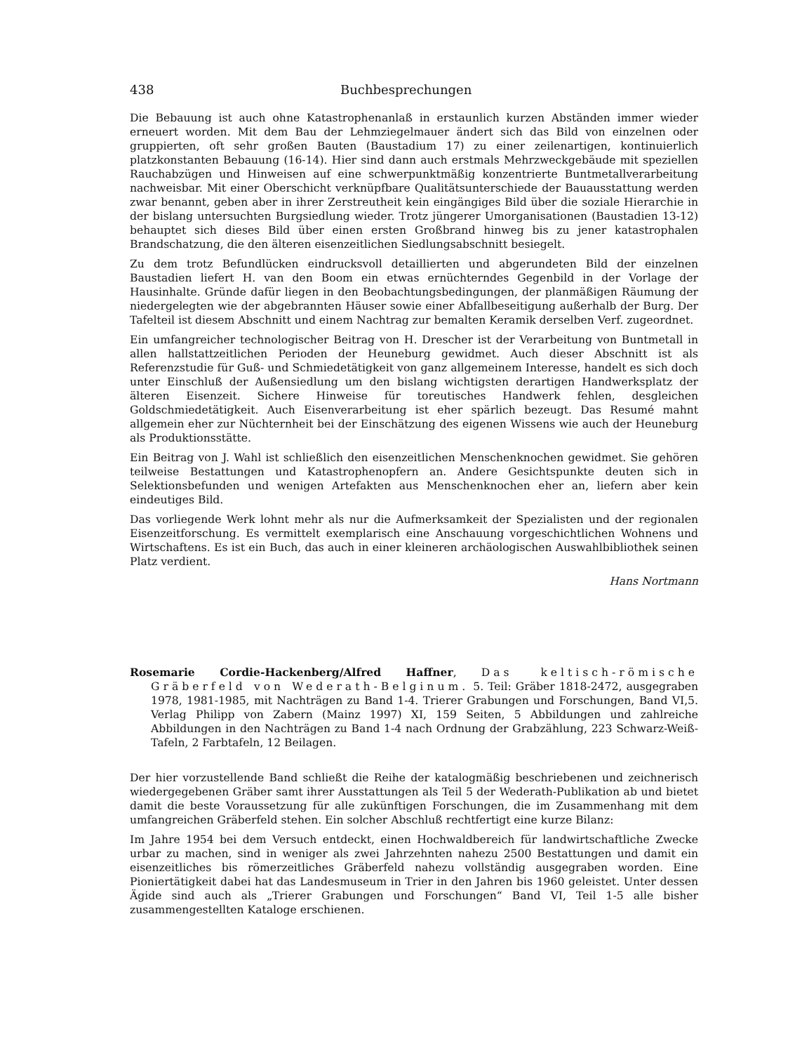438 Buchbesprechungen
Die Bebauung ist auch ohne Katastrophenanlaß in erstaunlich kurzen Abständen immer wieder erneuert worden. Mit dem Bau der Lehmziegelmauer ändert sich das Bild von einzelnen oder gruppierten, oft sehr großen Bauten (Baustadium 17) zu einer zeilenartigen, kontinuierlich platzkonstanten Bebauung (16-14). Hier sind dann auch erstmals Mehrzweckgebäude mit speziellen Rauchabzügen und Hinweisen auf eine schwerpunktmäßig konzentrierte Buntmetallverarbeitung nachweisbar. Mit einer Oberschicht verknüpfbare Qualitätsunterschiede der Bauausstattung werden zwar benannt, geben aber in ihrer Zerstreutheit kein eingängiges Bild über die soziale Hierarchie in der bislang untersuchten Burgsiedlung wieder. Trotz jüngerer Umorganisationen (Baustadien 13-12) behauptet sich dieses Bild über einen ersten Großbrand hinweg bis zu jener katastrophalen Brandschatzung, die den älteren eisenzeitlichen Siedlungsabschnitt besiegelt.
Zu dem trotz Befundlücken eindrucksvoll detaillierten und abgerundeten Bild der einzelnen Baustadien liefert H. van den Boom ein etwas ernüchterndes Gegenbild in der Vorlage der Hausinhalte. Gründe dafür liegen in den Beobachtungsbedingungen, der planmäßigen Räumung der niedergelegten wie der abgebrannten Häuser sowie einer Abfallbeseitigung außerhalb der Burg. Der Tafelteil ist diesem Abschnitt und einem Nachtrag zur bemalten Keramik derselben Verf. zugeordnet.
Ein umfangreicher technologischer Beitrag von H. Drescher ist der Verarbeitung von Buntmetall in allen hallstattzeitlichen Perioden der Heuneburg gewidmet. Auch dieser Abschnitt ist als Referenzstudie für Guß- und Schmiedetätigkeit von ganz allgemeinem Interesse, handelt es sich doch unter Einschluß der Außensiedlung um den bislang wichtigsten derartigen Handwerksplatz der älteren Eisenzeit. Sichere Hinweise für toreutisches Handwerk fehlen, desgleichen Goldschmiedetätigkeit. Auch Eisenverarbeitung ist eher spärlich bezeugt. Das Resumé mahnt allgemein eher zur Nüchternheit bei der Einschätzung des eigenen Wissens wie auch der Heuneburg als Produktionsstätte.
Ein Beitrag von J. Wahl ist schließlich den eisenzeitlichen Menschenknochen gewidmet. Sie gehören teilweise Bestattungen und Katastrophenopfern an. Andere Gesichtspunkte deuten sich in Selektionsbefunden und wenigen Artefakten aus Menschenknochen eher an, liefern aber kein eindeutiges Bild.
Das vorliegende Werk lohnt mehr als nur die Aufmerksamkeit der Spezialisten und der regionalen Eisenzeitforschung. Es vermittelt exemplarisch eine Anschauung vorgeschichtlichen Wohnens und Wirtschaftens. Es ist ein Buch, das auch in einer kleineren archäologischen Auswahlbibliothek seinen Platz verdient.
Hans Nortmann
Rosemarie Cordie-Hackenberg/Alfred Haffner, Das keltisch-römische Gräberfeld von Wederath-Belginum. 5. Teil: Gräber 1818-2472, ausgegraben 1978, 1981-1985, mit Nachträgen zu Band 1-4. Trierer Grabungen und Forschungen, Band VI,5. Verlag Philipp von Zabern (Mainz 1997) XI, 159 Seiten, 5 Abbildungen und zahlreiche Abbildungen in den Nachträgen zu Band 1-4 nach Ordnung der Grabzählung, 223 Schwarz-Weiß-Tafeln, 2 Farbtafeln, 12 Beilagen.
Der hier vorzustellende Band schließt die Reihe der katalogmäßig beschriebenen und zeichnerisch wiedergegebenen Gräber samt ihrer Ausstattungen als Teil 5 der Wederath-Publikation ab und bietet damit die beste Voraussetzung für alle zukünftigen Forschungen, die im Zusammenhang mit dem umfangreichen Gräberfeld stehen. Ein solcher Abschluß rechtfertigt eine kurze Bilanz:
Im Jahre 1954 bei dem Versuch entdeckt, einen Hochwaldbereich für landwirtschaftliche Zwecke urbar zu machen, sind in weniger als zwei Jahrzehnten nahezu 2500 Bestattungen und damit ein eisenzeitliches bis römerzeitliches Gräberfeld nahezu vollständig ausgegraben worden. Eine Pioniertätigkeit dabei hat das Landesmuseum in Trier in den Jahren bis 1960 geleistet. Unter dessen Ägide sind auch als „Trierer Grabungen und Forschungen“ Band VI, Teil 1-5 alle bisher zusammengestellten Kataloge erschienen.